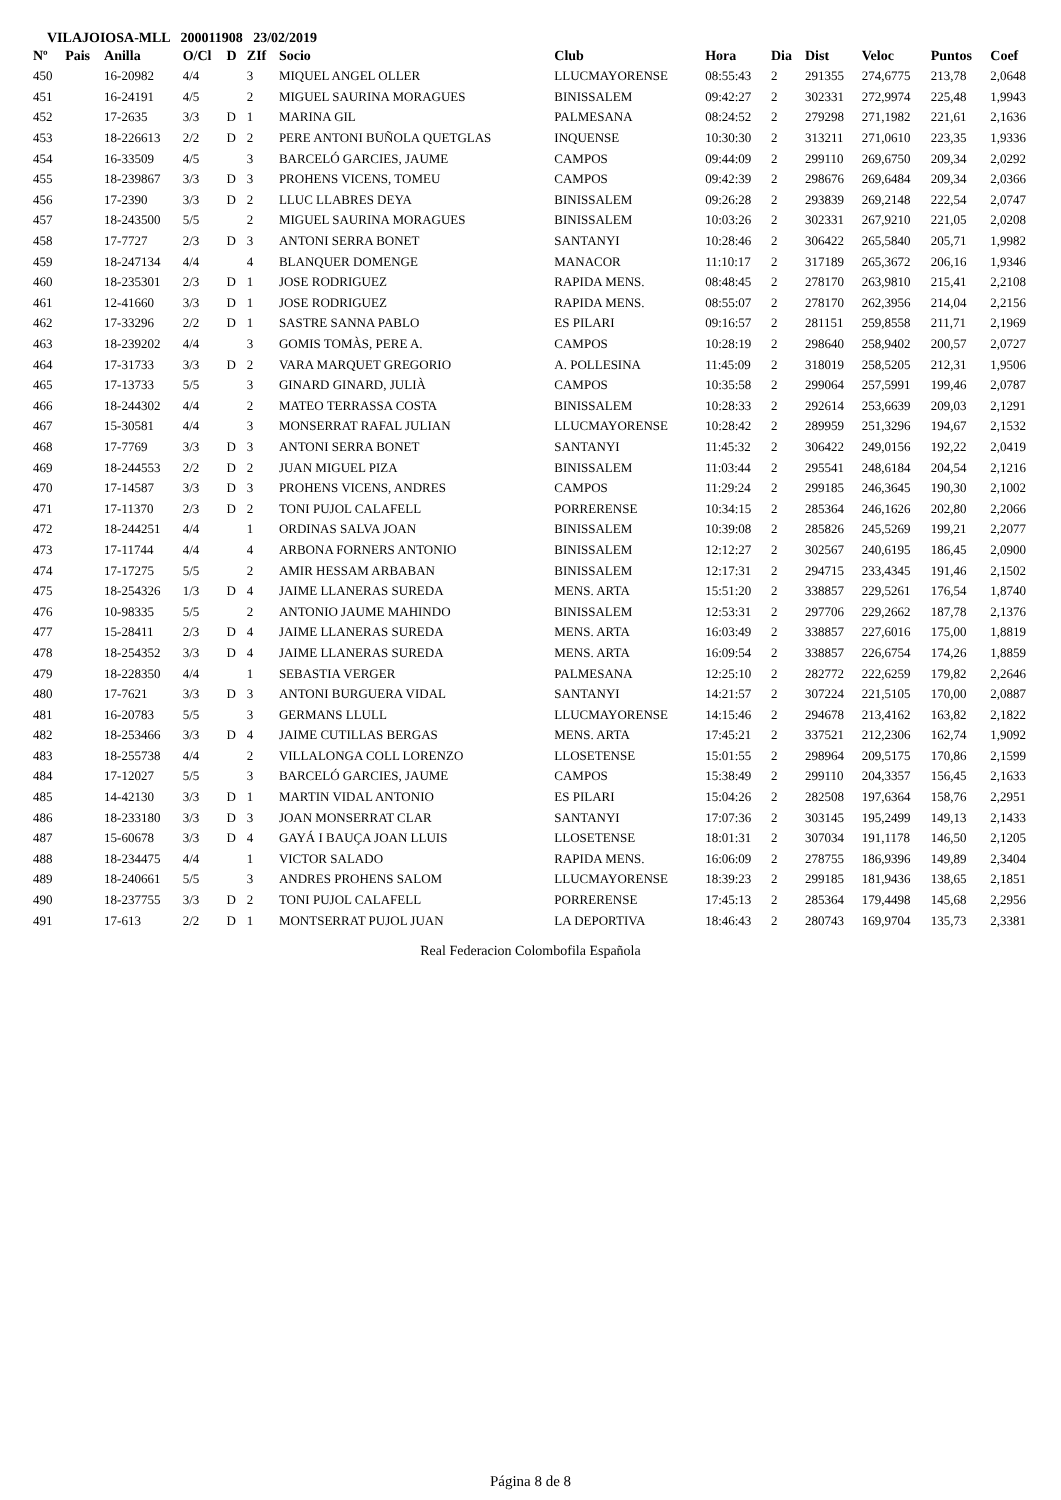VILAJOIOSA-MLL 200011908 23/02/2019
| Nº | Pais | Anilla | O/Cl | D | ZIf | Socio | Club | Hora | Dia | Dist | Veloc | Puntos | Coef |
| --- | --- | --- | --- | --- | --- | --- | --- | --- | --- | --- | --- | --- | --- |
| 450 | | 16-20982 | 4/4 | | 3 | MIQUEL ANGEL OLLER | LLUCMAYORENSE | 08:55:43 | 2 | 291355 | 274,6775 | 213,78 | 2,0648 |
| 451 | | 16-24191 | 4/5 | | 2 | MIGUEL SAURINA MORAGUES | BINISSALEM | 09:42:27 | 2 | 302331 | 272,9974 | 225,48 | 1,9943 |
| 452 | | 17-2635 | 3/3 | D | 1 | MARINA GIL | PALMESANA | 08:24:52 | 2 | 279298 | 271,1982 | 221,61 | 2,1636 |
| 453 | | 18-226613 | 2/2 | D | 2 | PERE ANTONI BUÑOLA QUETGLAS | INQUENSE | 10:30:30 | 2 | 313211 | 271,0610 | 223,35 | 1,9336 |
| 454 | | 16-33509 | 4/5 | | 3 | BARCELÓ GARCIES, JAUME | CAMPOS | 09:44:09 | 2 | 299110 | 269,6750 | 209,34 | 2,0292 |
| 455 | | 18-239867 | 3/3 | D | 3 | PROHENS VICENS, TOMEU | CAMPOS | 09:42:39 | 2 | 298676 | 269,6484 | 209,34 | 2,0366 |
| 456 | | 17-2390 | 3/3 | D | 2 | LLUC LLABRES DEYA | BINISSALEM | 09:26:28 | 2 | 293839 | 269,2148 | 222,54 | 2,0747 |
| 457 | | 18-243500 | 5/5 | | 2 | MIGUEL SAURINA MORAGUES | BINISSALEM | 10:03:26 | 2 | 302331 | 267,9210 | 221,05 | 2,0208 |
| 458 | | 17-7727 | 2/3 | D | 3 | ANTONI SERRA BONET | SANTANYI | 10:28:46 | 2 | 306422 | 265,5840 | 205,71 | 1,9982 |
| 459 | | 18-247134 | 4/4 | | 4 | BLANQUER DOMENGE | MANACOR | 11:10:17 | 2 | 317189 | 265,3672 | 206,16 | 1,9346 |
| 460 | | 18-235301 | 2/3 | D | 1 | JOSE RODRIGUEZ | RAPIDA MENS. | 08:48:45 | 2 | 278170 | 263,9810 | 215,41 | 2,2108 |
| 461 | | 12-41660 | 3/3 | D | 1 | JOSE RODRIGUEZ | RAPIDA MENS. | 08:55:07 | 2 | 278170 | 262,3956 | 214,04 | 2,2156 |
| 462 | | 17-33296 | 2/2 | D | 1 | SASTRE SANNA PABLO | ES PILARI | 09:16:57 | 2 | 281151 | 259,8558 | 211,71 | 2,1969 |
| 463 | | 18-239202 | 4/4 | | 3 | GOMIS TOMÀS, PERE A. | CAMPOS | 10:28:19 | 2 | 298640 | 258,9402 | 200,57 | 2,0727 |
| 464 | | 17-31733 | 3/3 | D | 2 | VARA MARQUET GREGORIO | A. POLLESINA | 11:45:09 | 2 | 318019 | 258,5205 | 212,31 | 1,9506 |
| 465 | | 17-13733 | 5/5 | | 3 | GINARD GINARD, JULIÀ | CAMPOS | 10:35:58 | 2 | 299064 | 257,5991 | 199,46 | 2,0787 |
| 466 | | 18-244302 | 4/4 | | 2 | MATEO TERRASSA COSTA | BINISSALEM | 10:28:33 | 2 | 292614 | 253,6639 | 209,03 | 2,1291 |
| 467 | | 15-30581 | 4/4 | | 3 | MONSERRAT RAFAL JULIAN | LLUCMAYORENSE | 10:28:42 | 2 | 289959 | 251,3296 | 194,67 | 2,1532 |
| 468 | | 17-7769 | 3/3 | D | 3 | ANTONI SERRA BONET | SANTANYI | 11:45:32 | 2 | 306422 | 249,0156 | 192,22 | 2,0419 |
| 469 | | 18-244553 | 2/2 | D | 2 | JUAN MIGUEL PIZA | BINISSALEM | 11:03:44 | 2 | 295541 | 248,6184 | 204,54 | 2,1216 |
| 470 | | 17-14587 | 3/3 | D | 3 | PROHENS VICENS, ANDRES | CAMPOS | 11:29:24 | 2 | 299185 | 246,3645 | 190,30 | 2,1002 |
| 471 | | 17-11370 | 2/3 | D | 2 | TONI PUJOL CALAFELL | PORRERENSE | 10:34:15 | 2 | 285364 | 246,1626 | 202,80 | 2,2066 |
| 472 | | 18-244251 | 4/4 | | 1 | ORDINAS SALVA JOAN | BINISSALEM | 10:39:08 | 2 | 285826 | 245,5269 | 199,21 | 2,2077 |
| 473 | | 17-11744 | 4/4 | | 4 | ARBONA FORNERS ANTONIO | BINISSALEM | 12:12:27 | 2 | 302567 | 240,6195 | 186,45 | 2,0900 |
| 474 | | 17-17275 | 5/5 | | 2 | AMIR HESSAM ARBABAN | BINISSALEM | 12:17:31 | 2 | 294715 | 233,4345 | 191,46 | 2,1502 |
| 475 | | 18-254326 | 1/3 | D | 4 | JAIME LLANERAS SUREDA | MENS. ARTA | 15:51:20 | 2 | 338857 | 229,5261 | 176,54 | 1,8740 |
| 476 | | 10-98335 | 5/5 | | 2 | ANTONIO JAUME MAHINDO | BINISSALEM | 12:53:31 | 2 | 297706 | 229,2662 | 187,78 | 2,1376 |
| 477 | | 15-28411 | 2/3 | D | 4 | JAIME LLANERAS SUREDA | MENS. ARTA | 16:03:49 | 2 | 338857 | 227,6016 | 175,00 | 1,8819 |
| 478 | | 18-254352 | 3/3 | D | 4 | JAIME LLANERAS SUREDA | MENS. ARTA | 16:09:54 | 2 | 338857 | 226,6754 | 174,26 | 1,8859 |
| 479 | | 18-228350 | 4/4 | | 1 | SEBASTIA VERGER | PALMESANA | 12:25:10 | 2 | 282772 | 222,6259 | 179,82 | 2,2646 |
| 480 | | 17-7621 | 3/3 | D | 3 | ANTONI BURGUERA VIDAL | SANTANYI | 14:21:57 | 2 | 307224 | 221,5105 | 170,00 | 2,0887 |
| 481 | | 16-20783 | 5/5 | | 3 | GERMANS LLULL | LLUCMAYORENSE | 14:15:46 | 2 | 294678 | 213,4162 | 163,82 | 2,1822 |
| 482 | | 18-253466 | 3/3 | D | 4 | JAIME CUTILLAS BERGAS | MENS. ARTA | 17:45:21 | 2 | 337521 | 212,2306 | 162,74 | 1,9092 |
| 483 | | 18-255738 | 4/4 | | 2 | VILLALONGA COLL LORENZO | LLOSETENSE | 15:01:55 | 2 | 298964 | 209,5175 | 170,86 | 2,1599 |
| 484 | | 17-12027 | 5/5 | | 3 | BARCELÓ GARCIES, JAUME | CAMPOS | 15:38:49 | 2 | 299110 | 204,3357 | 156,45 | 2,1633 |
| 485 | | 14-42130 | 3/3 | D | 1 | MARTIN VIDAL ANTONIO | ES PILARI | 15:04:26 | 2 | 282508 | 197,6364 | 158,76 | 2,2951 |
| 486 | | 18-233180 | 3/3 | D | 3 | JOAN MONSERRAT CLAR | SANTANYI | 17:07:36 | 2 | 303145 | 195,2499 | 149,13 | 2,1433 |
| 487 | | 15-60678 | 3/3 | D | 4 | GAYÁ I BAUÇA JOAN LLUIS | LLOSETENSE | 18:01:31 | 2 | 307034 | 191,1178 | 146,50 | 2,1205 |
| 488 | | 18-234475 | 4/4 | | 1 | VICTOR SALADO | RAPIDA MENS. | 16:06:09 | 2 | 278755 | 186,9396 | 149,89 | 2,3404 |
| 489 | | 18-240661 | 5/5 | | 3 | ANDRES PROHENS SALOM | LLUCMAYORENSE | 18:39:23 | 2 | 299185 | 181,9436 | 138,65 | 2,1851 |
| 490 | | 18-237755 | 3/3 | D | 2 | TONI PUJOL CALAFELL | PORRERENSE | 17:45:13 | 2 | 285364 | 179,4498 | 145,68 | 2,2956 |
| 491 | | 17-613 | 2/2 | D | 1 | MONTSERRAT PUJOL JUAN | LA DEPORTIVA | 18:46:43 | 2 | 280743 | 169,9704 | 135,73 | 2,3381 |
Real Federacion Colombofila Española
Página 8 de 8